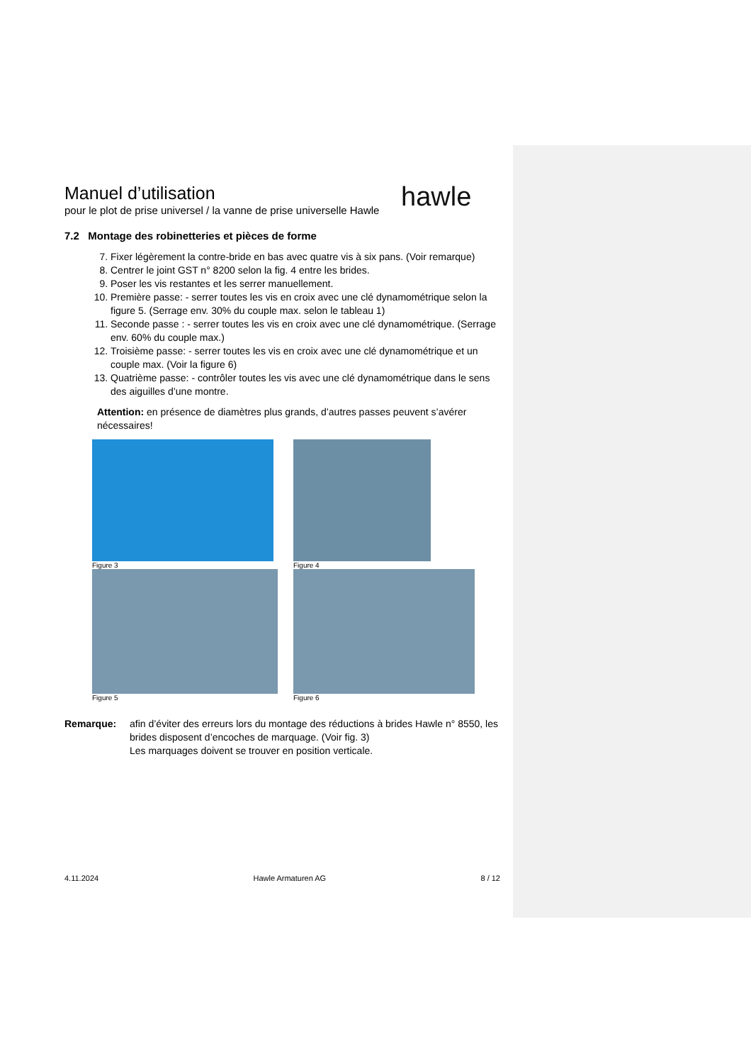hawle
Manuel d’utilisation
pour le plot de prise universel / la vanne de prise universelle Hawle
7.2 Montage des robinetteries et pièces de forme
7. Fixer légèrement la contre-bride en bas avec quatre vis à six pans. (Voir remarque)
8. Centrer le joint GST n° 8200 selon la fig. 4 entre les brides.
9. Poser les vis restantes et les serrer manuellement.
10. Première passe: - serrer toutes les vis en croix avec une clé dynamométrique selon la figure 5. (Serrage env. 30% du couple max. selon le tableau 1)
11. Seconde passe : - serrer toutes les vis en croix avec une clé dynamométrique. (Serrage env. 60% du couple max.)
12. Troisième passe: - serrer toutes les vis en croix avec une clé dynamométrique et un couple max. (Voir la figure 6)
13. Quatrième passe: - contrôler toutes les vis avec une clé dynamométrique dans le sens des aiguilles d’une montre.
Attention: en présence de diamètres plus grands, d’autres passes peuvent s’avérer nécessaires!
Figure 3
Figure 4
Figure 5
Figure 6
Remarque: afin d’éviter des erreurs lors du montage des réductions à brides Hawle n° 8550, les brides disposent d’encoches de marquage. (Voir fig. 3)
Les marquages doivent se trouver en position verticale.
4.11.2024 Hawle Armaturen AG 8 / 12